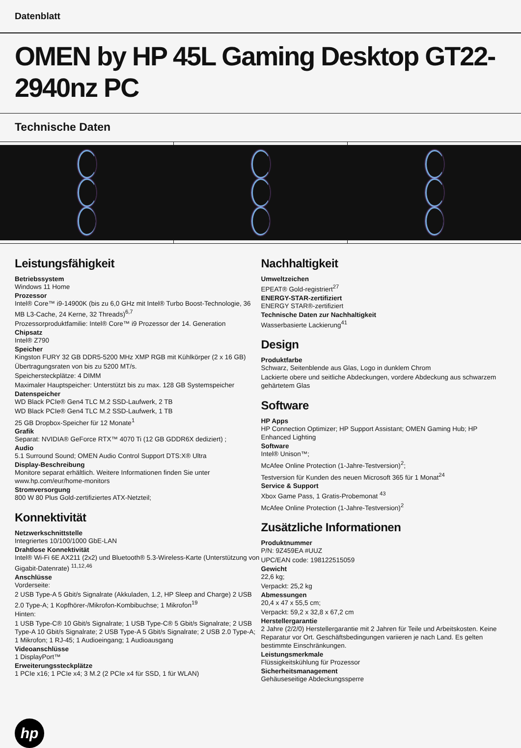Datenblatt
OMEN by HP 45L Gaming Desktop GT22-2940nz PC
Technische Daten
Leistungsfähigkeit
Betriebssystem
Windows 11 Home
Prozessor
Intel® Core™ i9-14900K (bis zu 6,0 GHz mit Intel® Turbo Boost-Technologie, 36 MB L3-Cache, 24 Kerne, 32 Threads)<sup>6,7</sup>
Prozessorproduktfamilie: Intel® Core™ i9 Prozessor der 14. Generation
Chipsatz
Intel® Z790
Speicher
Kingston FURY 32 GB DDR5-5200 MHz XMP RGB mit Kühlkörper (2 x 16 GB)
Übertragungsraten von bis zu 5200 MT/s.
Speichersteckplätze: 4 DIMM
Maximaler Hauptspeicher: Unterstützt bis zu max. 128 GB Systemspeicher
Datenspeicher
WD Black PCIe® Gen4 TLC M.2 SSD-Laufwerk, 2 TB
WD Black PCIe® Gen4 TLC M.2 SSD-Laufwerk, 1 TB
25 GB Dropbox-Speicher für 12 Monate<sup>1</sup>
Grafik
Separat: NVIDIA® GeForce RTX™ 4070 Ti (12 GB GDDR6X dediziert) ;
Audio
5.1 Surround Sound; OMEN Audio Control Support DTS:X® Ultra
Display-Beschreibung
Monitore separat erhältlich. Weitere Informationen finden Sie unter www.hp.com/eur/home-monitors
Stromversorgung
800 W 80 Plus Gold-zertifiziertes ATX-Netzteil;
Konnektivität
Netzwerkschnittstelle
Integriertes 10/100/1000 GbE-LAN
Drahtlose Konnektivität
Intel® Wi-Fi 6E AX211 (2x2) und Bluetooth® 5.3-Wireless-Karte (Unterstützung von Gigabit-Datenrate) <sup>11,12,46</sup>
Anschlüsse
Vorderseite:
2 USB Type-A 5 Gbit/s Signalrate (Akkuladen, 1.2, HP Sleep and Charge) 2 USB 2.0 Type-A; 1 Kopfhörer-/Mikrofon-Kombibuchse; 1 Mikrofon<sup>19</sup>
Hinten:
1 USB Type-C® 10 Gbit/s Signalrate; 1 USB Type-C® 5 Gbit/s Signalrate; 2 USB Type-A 10 Gbit/s Signalrate; 2 USB Type-A 5 Gbit/s Signalrate; 2 USB 2.0 Type-A; 1 Mikrofon; 1 RJ-45; 1 Audioeingang; 1 Audioausgang
Videoanschlüsse
1 DisplayPort™
Erweiterungssteckplätze
1 PCIe x16; 1 PCIe x4; 3 M.2 (2 PCIe x4 für SSD, 1 für WLAN)
Nachhaltigkeit
Umweltzeichen
EPEAT® Gold-registriert<sup>27</sup>
ENERGY-STAR-zertifiziert
ENERGY STAR®-zertifiziert
Technische Daten zur Nachhaltigkeit
Wasserbasierte Lackierung<sup>41</sup>
Design
Produktfarbe
Schwarz, Seitenblende aus Glas, Logo in dunklem Chrom
Lackierte obere und seitliche Abdeckungen, vordere Abdeckung aus schwarzem gehärtetem Glas
Software
HP Apps
HP Connection Optimizer; HP Support Assistant; OMEN Gaming Hub; HP Enhanced Lighting
Software
Intel® Unison™;
McAfee Online Protection (1-Jahre-Testversion)<sup>2</sup>;
Testversion für Kunden des neuen Microsoft 365 für 1 Monat<sup>24</sup>
Service & Support
Xbox Game Pass, 1 Gratis-Probemonat <sup>43</sup>
McAfee Online Protection (1-Jahre-Testversion)<sup>2</sup>
Zusätzliche Informationen
Produktnummer
P/N: 9Z459EA #UUZ
UPC/EAN code: 198122515059
Gewicht
22,6 kg;
Verpackt: 25,2 kg
Abmessungen
20,4 x 47 x 55,5 cm;
Verpackt: 59,2 x 32,8 x 67,2 cm
Herstellergarantie
2 Jahre (2/2/0) Herstellergarantie mit 2 Jahren für Teile und Arbeitskosten. Keine Reparatur vor Ort. Geschäftsbedingungen variieren je nach Land. Es gelten bestimmte Einschränkungen.
Leistungsmerkmale
Flüssigkeitskühlung für Prozessor
Sicherheitsmanagement
Gehäuseseitige Abdeckungssperre
hp